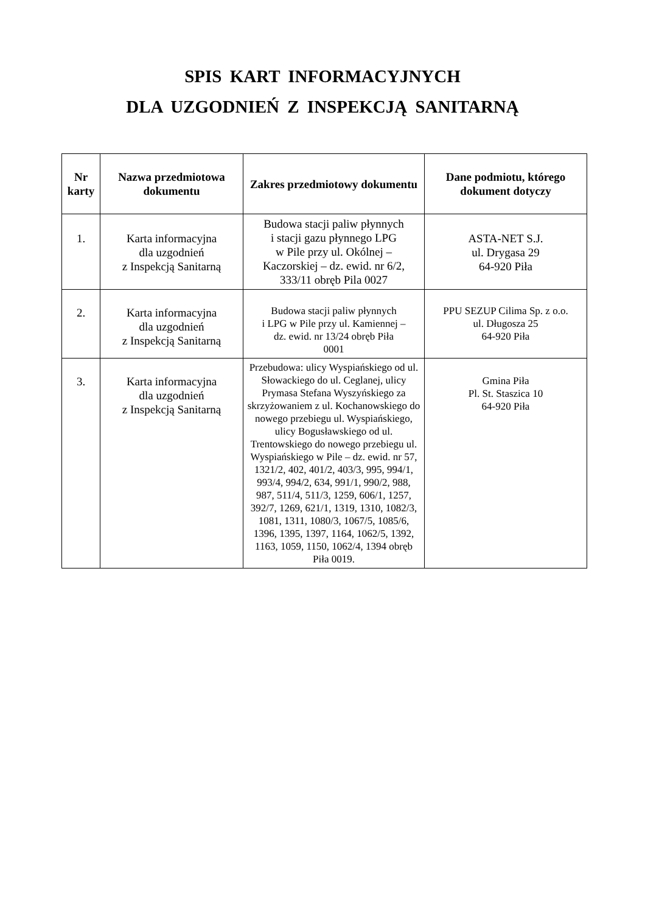SPIS KART INFORMACYJNYCH
DLA UZGODNIEŃ Z INSPEKCJĄ SANITARNĄ
| Nr karty | Nazwa przedmiotowa dokumentu | Zakres przedmiotowy dokumentu | Dane podmiotu, którego dokument dotyczy |
| --- | --- | --- | --- |
| 1. | Karta informacyjna dla uzgodnień z Inspekcją Sanitarną | Budowa stacji paliw płynnych i stacji gazu płynnego LPG w Pile przy ul. Okólnej – Kaczorskiej – dz. ewid. nr 6/2, 333/11 obręb Pila 0027 | ASTA-NET S.J. ul. Drygasa 29 64-920 Piła |
| 2. | Karta informacyjna dla uzgodnień z Inspekcją Sanitarną | Budowa stacji paliw płynnych i LPG w Pile przy ul. Kamiennej – dz. ewid. nr 13/24 obręb Piła 0001 | PPU SEZUP Cilima Sp. z o.o. ul. Długosza 25 64-920 Piła |
| 3. | Karta informacyjna dla uzgodnień z Inspekcją Sanitarną | Przebudowa: ulicy Wyspiańskiego od ul. Słowackiego do ul. Ceglanej, ulicy Prymasa Stefana Wyszyńskiego za skrzyżowaniem z ul. Kochanowskiego do nowego przebiegu ul. Wyspiańskiego, ulicy Bogusławskiego od ul. Trentowskiego do nowego przebiegu ul. Wyspiańskiego w Pile – dz. ewid. nr 57, 1321/2, 402, 401/2, 403/3, 995, 994/1, 993/4, 994/2, 634, 991/1, 990/2, 988, 987, 511/4, 511/3, 1259, 606/1, 1257, 392/7, 1269, 621/1, 1319, 1310, 1082/3, 1081, 1311, 1080/3, 1067/5, 1085/6, 1396, 1395, 1397, 1164, 1062/5, 1392, 1163, 1059, 1150, 1062/4, 1394 obręb Piła 0019. | Gmina Piła Pl. St. Staszica 10 64-920 Piła |